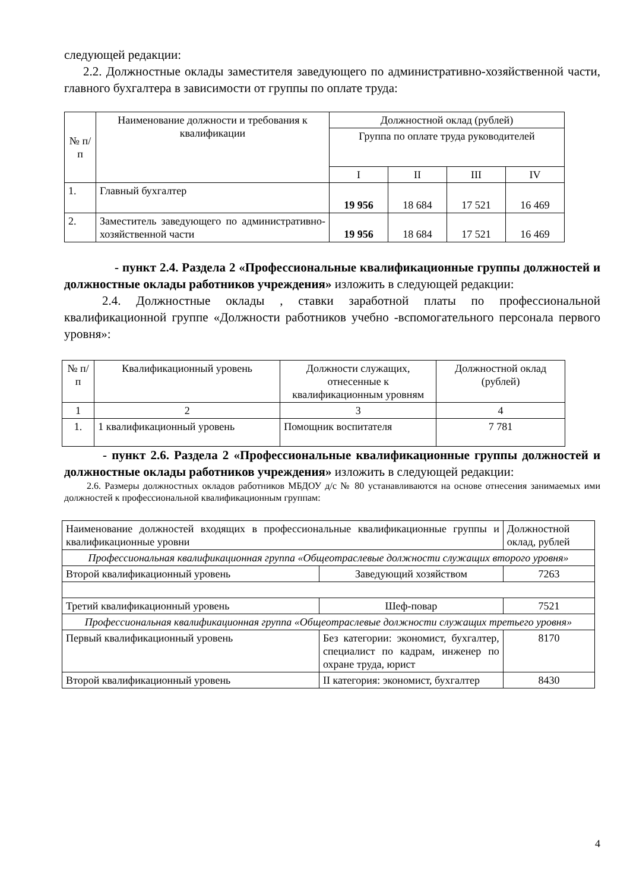следующей редакции:
2.2. Должностные оклады заместителя заведующего по административно-хозяйственной части, главного бухгалтера в зависимости от группы по оплате труда:
| № п/п | Наименование должности и требования к квалификации | Должностной оклад (рублей) | | | |
| --- | --- | --- | --- | --- | --- |
| | | Группа по оплате труда руководителей | | | |
| | | I | II | III | IV |
| 1. | Главный бухгалтер | 19 956 | 18 684 | 17 521 | 16 469 |
| 2. | Заместитель заведующего по административно-хозяйственной части | 19 956 | 18 684 | 17 521 | 16 469 |
- пункт 2.4. Раздела 2 «Профессиональные квалификационные группы должностей и должностные оклады работников учреждения» изложить в следующей редакции:
2.4. Должностные оклады , ставки заработной платы по профессиональной квалификационной группе «Должности работников учебно -вспомогательного персонала первого уровня»:
| № п/п | Квалификационный уровень | Должности служащих, отнесенные к квалификационным уровням | Должностной оклад (рублей) |
| --- | --- | --- | --- |
| 1 | 2 | 3 | 4 |
| 1. | 1 квалификационный уровень | Помощник воспитателя | 7 781 |
- пункт 2.6. Раздела 2 «Профессиональные квалификационные группы должностей и должностные оклады работников учреждения» изложить в следующей редакции:
2.6. Размеры должностных окладов работников МБДОУ д/с № 80 устанавливаются на основе отнесения занимаемых ими должностей к профессиональной квалификационным группам:
| Наименование должностей входящих в профессиональные квалификационные группы и квалификационные уровни | | Должностной оклад, рублей |
| Профессиональная квалификационная группа «Общеотраслевые должности служащих второго уровня» | | |
| Второй квалификационный уровень | Заведующий хозяйством | 7263 |
| Третий квалификационный уровень | Шеф-повар | 7521 |
| Профессиональная квалификационная группа «Общеотраслевые должности служащих третьего уровня» | | |
| Первый квалификационный уровень | Без категории: экономист, бухгалтер, специалист по кадрам, инженер по охране труда, юрист | 8170 |
| Второй квалификационный уровень | II категория: экономист, бухгалтер | 8430 |
4